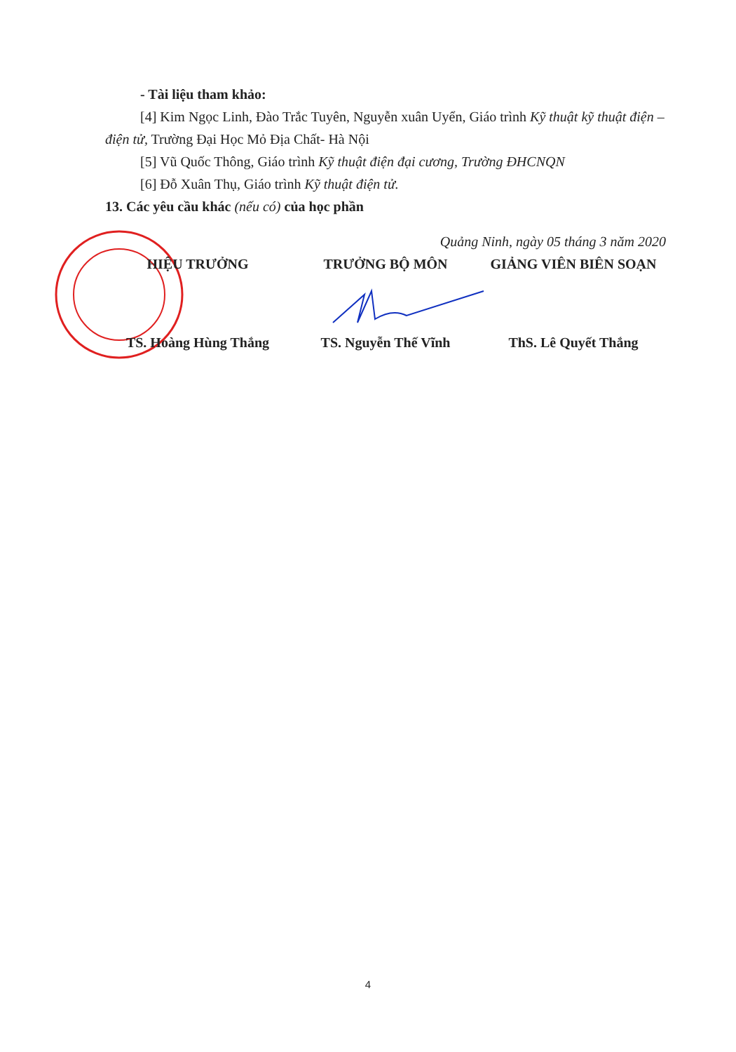- Tài liệu tham khảo:
[4] Kim Ngọc Linh, Đào Trắc Tuyên, Nguyễn xuân Uyển, Giáo trình Kỹ thuật kỹ thuật điện – điện tử, Trường Đại Học Mỏ Địa Chất- Hà Nội
[5] Vũ Quốc Thông, Giáo trình Kỹ thuật điện đại cương, Trường ĐHCNQN
[6] Đỗ Xuân Thụ, Giáo trình Kỹ thuật điện tử.
13. Các yêu cầu khác (nếu có) của học phần
Quảng Ninh, ngày 05 tháng 3 năm 2020
HIỆU TRƯỞNG TRƯỞNG BỘ MÔN GIẢNG VIÊN BIÊN SOẠN
TS. Hoàng Hùng Thắng TS. Nguyễn Thế Vĩnh ThS. Lê Quyết Thắng
4